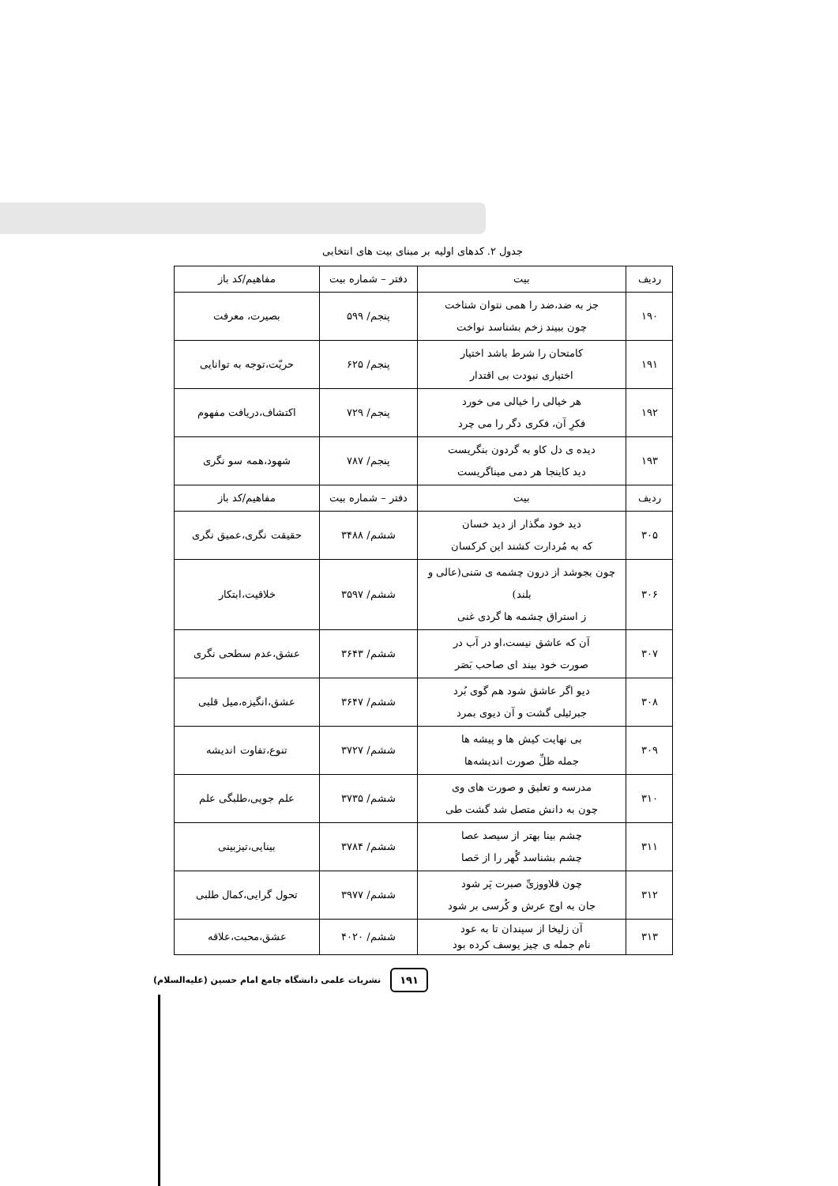جدول ۲. کدهای اولیه بر مبنای بیت های انتخابی
| ردیف | بیت | دفتر – شماره بیت | مفاهیم/کد باز |
| --- | --- | --- | --- |
| ۱۹۰ | جز به ضد،ضد را همی نتوان شناخت چون ببیند زخم بشناسد نواخت | پنجم/ ۵۹۹ | بصیرت، معرفت |
| ۱۹۱ | کامتحان را شرط باشد اختیار اختیاری نبودت بی اقتدار | پنجم/ ۶۲۵ | حریّت،توجه به توانایی |
| ۱۹۲ | هر خیالی را خیالی می خورد فکرِ آن، فکری دگر را می چرد | پنجم/ ۷۲۹ | اکتشاف،دریافت مفهوم |
| ۱۹۳ | دیده ی دل کاو به گردون بنگریست دید کاینجا هر دمی میناگریست | پنجم/ ۷۸۷ | شهود،همه سو نگری |
| ردیف | بیت | دفتر – شماره بیت | مفاهیم/کد باز |
| ۳۰۵ | دید خود مگذار از دید خسان که به مُردارت کشند این کرکسان | ششم/ ۳۴۸۸ | حقیقت نگری،عمیق نگری |
| ۳۰۶ | چون بجوشد از درون چشمه ی سَنی(عالی و بلند) ز استراق چشمه ها گردی غنی | ششم/ ۳۵۹۷ | خلاقیت،ابتکار |
| ۳۰۷ | آن که عاشق نیست،او در آب در صورت خود بیند ای صاحب بَصَر | ششم/ ۳۶۴۳ | عشق،عدم سطحی نگری |
| ۳۰۸ | دیو اگر عاشق شود هم گوی بُرد جبرئیلی گشت و آن دیوی بمرد | ششم/ ۳۶۴۷ | عشق،انگیزه،میل قلبی |
| ۳۰۹ | بی نهایت کیش ها و پیشه ها جمله ظلِّ صورت اندیشه‌ها | ششم/ ۳۷۲۷ | تنوع،تفاوت اندیشه |
| ۳۱۰ | مدرسه و تعلیق و صورت های وی چون به دانش متصل شد گشت طی | ششم/ ۳۷۳۵ | علم جویی،طلبگی علم |
| ۳۱۱ | چشم بینا بهتر از سیصد عصا چشم بشناسد گُهر را از حَصا | ششم/ ۳۷۸۴ | بینایی،تیزبینی |
| ۳۱۲ | چون قلاووزیِّ صبرت پَر شود جان به اوج عرش و کُرسی بر شود | ششم/ ۳۹۷۷ | تحول گرایی،کمال طلبی |
| ۳۱۳ | آن زلیخا از سپندان تا به عود نام جمله ی چیز یوسف کرده بود | ششم/ ۴۰۲۰ | عشق،محبت،علاقه |
۱۹۱ نشریات علمی دانشگاه جامع امام حسین (علیه‌السلام)